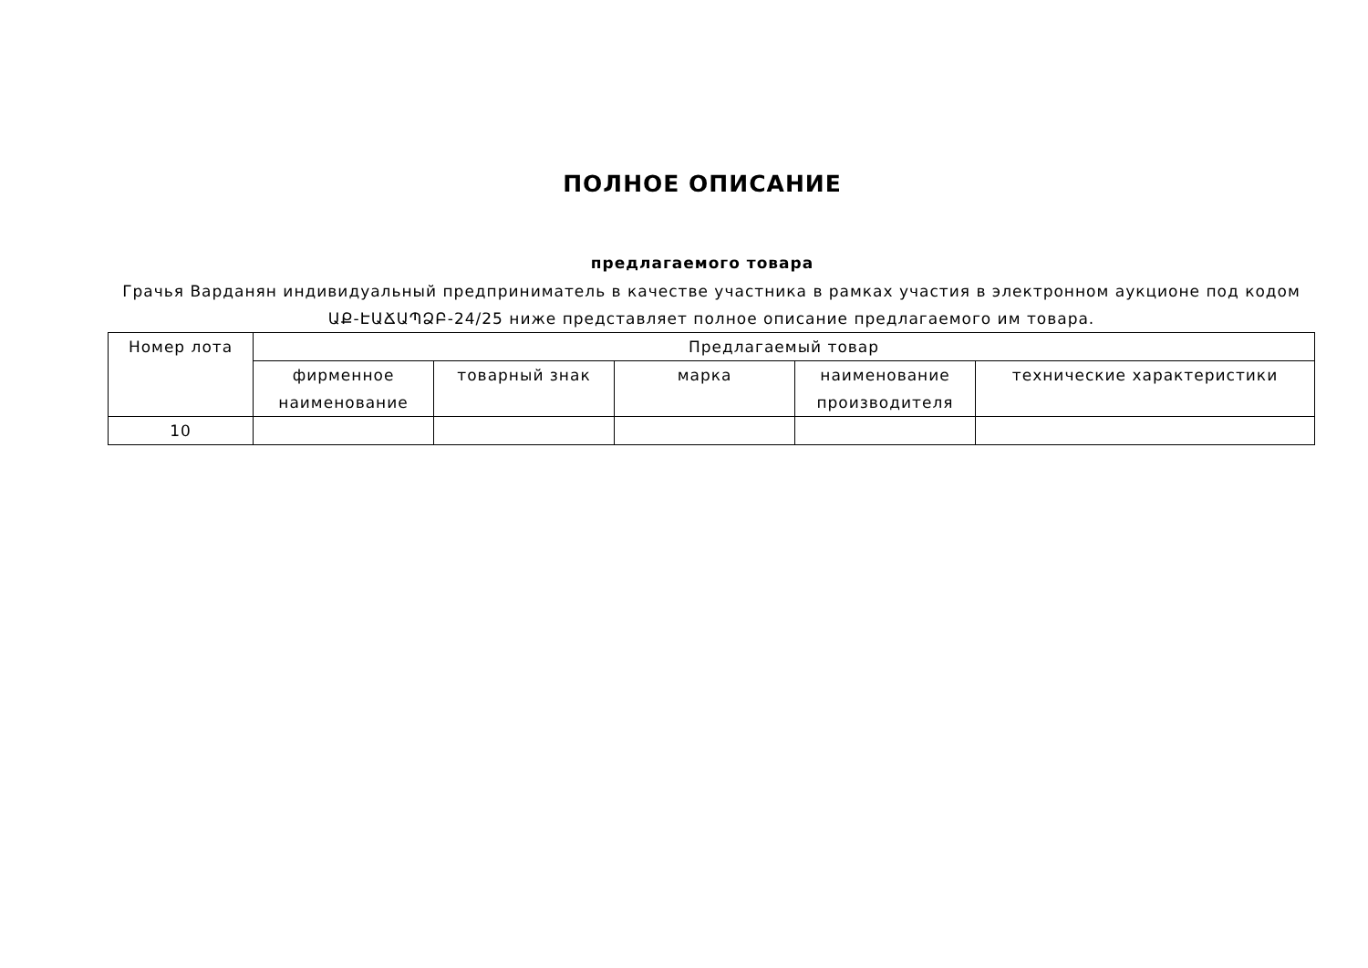ПОЛНОЕ ОПИСАНИЕ
предлагаемого товара
Грачья Варданян индивидуальный предприниматель в качестве участника в рамках участия в электронном аукционе под кодом ԱՔ-ԷԱՃԱՊՁԲ-24/25 ниже представляет полное описание предлагаемого им товара.
| Номер лота | Предлагаемый товар | | | | |
| --- | --- | --- | --- | --- | --- |
| | фирменное наименование | товарный знак | марка | наименование производителя | технические характеристики |
| 10 | | | | | |